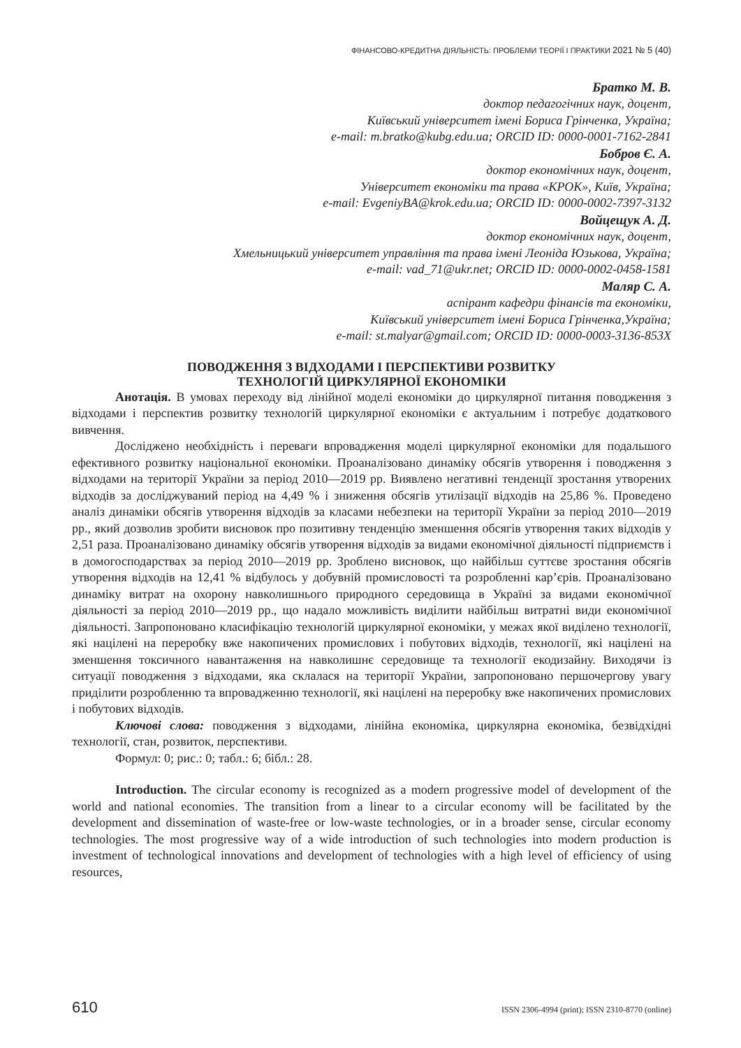ФІНАНСОВО-КРЕДИТНА ДІЯЛЬНІСТЬ: ПРОБЛЕМИ ТЕОРІЇ І ПРАКТИКИ 2021 № 5 (40)
Братко М. В.
доктор педагогічних наук, доцент,
Київський університет імені Бориса Грінченка, Україна;
e-mail: m.bratko@kubg.edu.ua; ORCID ID: 0000-0001-7162-2841
Бобров Є. А.
доктор економічних наук, доцент,
Університет економіки та права «КРОК», Київ, Україна;
e-mail: EvgeniyBA@krok.edu.ua; ORCID ID: 0000-0002-7397-3132
Войцещук А. Д.
доктор економічних наук, доцент,
Хмельницький університет управління та права імені Леоніда Юзькова, Україна;
e-mail: vad_71@ukr.net; ORCID ID: 0000-0002-0458-1581
Маляр С. А.
аспірант кафедри фінансів та економіки,
Київський університет імені Бориса Грінченка,Україна;
e-mail: st.malyar@gmail.com; ORCID ID: 0000-0003-3136-853X
ПОВОДЖЕННЯ З ВІДХОДАМИ І ПЕРСПЕКТИВИ РОЗВИТКУ
ТЕХНОЛОГІЙ ЦИРКУЛЯРНОЇ ЕКОНОМІКИ
Анотація. В умовах переходу від лінійної моделі економіки до циркулярної питання поводження з відходами і перспектив розвитку технологій циркулярної економіки є актуальним і потребує додаткового вивчення.
Досліджено необхідність і переваги впровадження моделі циркулярної економіки для подальшого ефективного розвитку національної економіки. Проаналізовано динаміку обсягів утворення і поводження з відходами на території України за період 2010—2019 рр. Виявлено негативні тенденції зростання утворених відходів за досліджуваний період на 4,49 % і зниження обсягів утилізації відходів на 25,86 %. Проведено аналіз динаміки обсягів утворення відходів за класами небезпеки на території України за період 2010—2019 рр., який дозволив зробити висновок про позитивну тенденцію зменшення обсягів утворення таких відходів у 2,51 раза. Проаналізовано динаміку обсягів утворення відходів за видами економічної діяльності підприємств і в домогосподарствах за період 2010—2019 рр. Зроблено висновок, що найбільш суттєве зростання обсягів утворення відходів на 12,41 % відбулось у добувній промисловості та розробленні кар’єрів. Проаналізовано динаміку витрат на охорону навколишнього природного середовища в Україні за видами економічної діяльності за період 2010—2019 рр., що надало можливість виділити найбільш витратні види економічної діяльності. Запропоновано класифікацію технологій циркулярної економіки, у межах якої виділено технології, які націлені на переробку вже накопичених промислових і побутових відходів, технології, які націлені на зменшення токсичного навантаження на навколишнє середовище та технології екодизайну. Виходячи із ситуації поводження з відходами, яка склалася на території України, запропоновано першочергову увагу приділити розробленню та впровадженню технології, які націлені на переробку вже накопичених промислових і побутових відходів.
Ключові слова: поводження з відходами, лінійна економіка, циркулярна економіка, безвідхідні технології, стан, розвиток, перспективи.
Формул: 0; рис.: 0; табл.: 6; бібл.: 28.
Introduction. The circular economy is recognized as a modern progressive model of development of the world and national economies. The transition from a linear to a circular economy will be facilitated by the development and dissemination of waste-free or low-waste technologies, or in a broader sense, circular economy technologies. The most progressive way of a wide introduction of such technologies into modern production is investment of technological innovations and development of technologies with a high level of efficiency of using resources,
610 ISSN 2306-4994 (print); ISSN 2310-8770 (online)